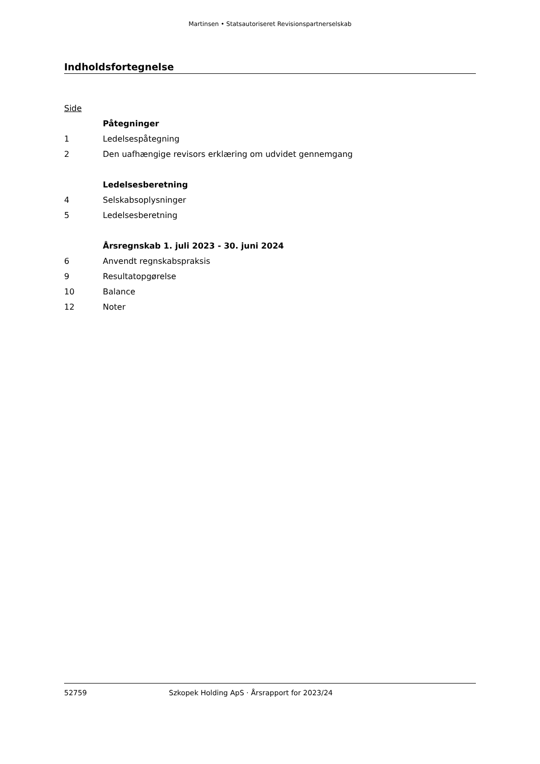Martinsen • Statsautoriseret Revisionspartnerselskab
Indholdsfortegnelse
Side
Påtegninger
1 Ledelsespåtegning
2 Den uafhængige revisors erklæring om udvidet gennemgang
Ledelsesberetning
4 Selskabsoplysninger
5 Ledelsesberetning
Årsregnskab 1. juli 2023 - 30. juni 2024
6 Anvendt regnskabspraksis
9 Resultatopgørelse
10 Balance
12 Noter
52759 Szkopek Holding ApS · Årsrapport for 2023/24